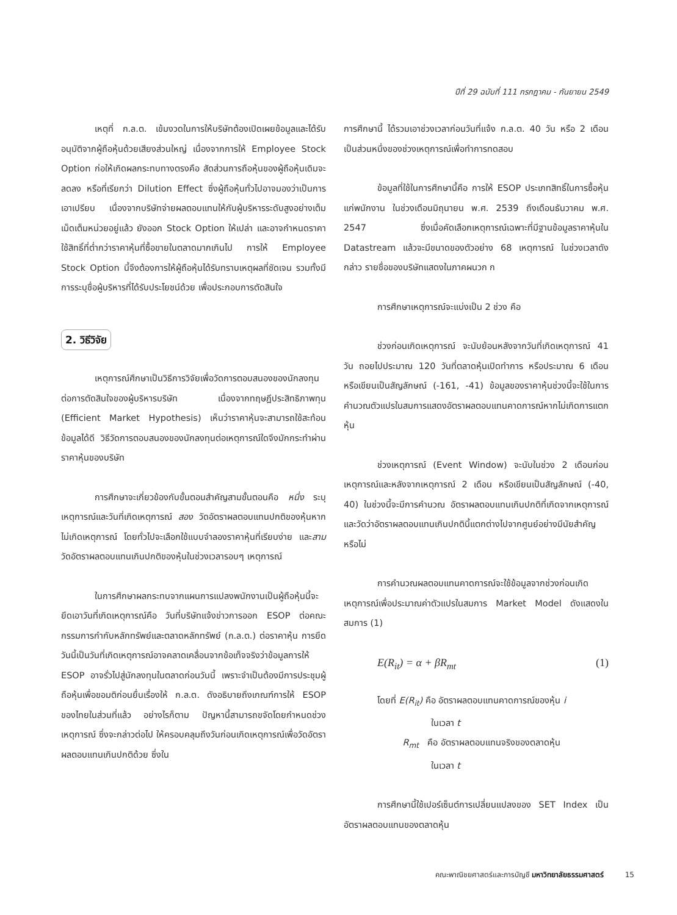ปีที่ 29 ฉบับที่ 111 กรกฎาคม - กันยายน 2549
เหตุที่ ก.ล.ต. เข้มงวดในการให้บริษัทต้องเปิดเผยข้อมูลและได้รับอนุมัติจากผู้ถือหุ้นด้วยเสียงส่วนใหญ่ เนื่องจากการให้ Employee Stock Option ก่อให้เกิดผลกระทบทางตรงคือ สัดส่วนการถือหุ้นของผู้ถือหุ้นเดิมจะลดลง หรือที่เรียกว่า Dilution Effect ซึ่งผู้ถือหุ้นทั่วไปอาจมองว่าเป็นการเอาเปรียบ เนื่องจากบริษัทจ่ายผลตอบแทนให้กับผู้บริหารระดับสูงอย่างเต็มเม็ดเต็มหน่วยอยู่แล้ว ยังออก Stock Option ให้เปล่า และอาจกำหนดราคาใช้สิทธิ์ที่ต่ำกว่าราคาหุ้นที่ซื้อขายในตลาดมากเกินไป การให้ Employee Stock Option นี้จึงต้องการให้ผู้ถือหุ้นได้รับทราบเหตุผลที่ชัดเจน รวมทั้งมีการระบุชื่อผู้บริหารที่ได้รับประโยชน์ด้วย เพื่อประกอบการตัดสินใจ
2. วิธีวิจัย
เหตุการณ์ศึกษาเป็นวิธีการวิจัยเพื่อวัดการตอบสนองของนักลงทุนต่อการตัดสินใจของผู้บริหารบริษัท เนื่องจากทฤษฎีประสิทธิภาพทุน (Efficient Market Hypothesis) เห็นว่าราคาหุ้นจะสามารถใช้สะท้อนข้อมูลได้ดี วิธีวัดการตอบสนองของนักลงทุนต่อเหตุการณ์ใดจึงมักกระทำผ่านราคาหุ้นของบริษัท
การศึกษาจะเกี่ยวข้องกับขั้นตอนสำคัญสามขั้นตอนคือ หนึ่ง ระบุเหตุการณ์และวันที่เกิดเหตุการณ์ สอง วัดอัตราผลตอบแทนปกติของหุ้นหากไม่เกิดเหตุการณ์ โดยทั่วไปจะเลือกใช้แบบจำลองราคาหุ้นที่เรียบง่าย และสาม วัดอัตราผลตอบแทนเกินปกติของหุ้นในช่วงเวลารอบๆ เหตุการณ์
ในการศึกษาผลกระทบจากแผนการแปลงพนักงานเป็นผู้ถือหุ้นนี้จะยึดเอาวันที่เกิดเหตุการณ์คือ วันที่บริษัทแจ้งข่าวการออก ESOP ต่อคณะกรรมการกำกับหลักทรัพย์และตลาดหลักทรัพย์ (ก.ล.ต.) ต่อราคาหุ้น การยึดวันนี้เป็นวันที่เกิดเหตุการณ์อาจคลาดเคลื่อนจากข้อเท็จจริงว่าข้อมูลการให้ ESOP อาจรั่วไปสู่นักลงทุนในตลาดก่อนวันนี้ เพราะจำเป็นต้องมีการประชุมผู้ถือหุ้นเพื่อขอมติก่อนยื่นเรื่องให้ ก.ล.ต. ดังอธิบายถึงเกณฑ์การให้ ESOP ของไทยในส่วนที่แล้ว อย่างไรก็ตาม ปัญหานี้สามารถขจัดโดยกำหนดช่วงเหตุการณ์ ซึ่งจะกล่าวต่อไป ให้ครอบคลุมถึงวันก่อนเกิดเหตุการณ์เพื่อวัดอัตราผลตอบแทนเกินปกติด้วย ซึ่งใน
การศึกษานี้ ได้รวมเอาช่วงเวลาก่อนวันที่แจ้ง ก.ล.ต. 40 วัน หรือ 2 เดือน เป็นส่วนหนึ่งของช่วงเหตุการณ์เพื่อทำการทดสอบ
ข้อมูลที่ใช้ในการศึกษานี้คือ การให้ ESOP ประเภทสิทธิ์ในการซื้อหุ้นแก่พนักงาน ในช่วงเดือนมิถุนายน พ.ศ. 2539 ถึงเดือนธันวาคม พ.ศ. 2547 ซึ่งเมื่อคัดเลือกเหตุการณ์เฉพาะที่มีฐานข้อมูลราคาหุ้นใน Datastream แล้วจะมีขนาดของตัวอย่าง 68 เหตุการณ์ ในช่วงเวลาดังกล่าว รายชื่อของบริษัทแสดงในภาคผนวก ก
การศึกษาเหตุการณ์จะแบ่งเป็น 2 ช่วง คือ
ช่วงก่อนเกิดเหตุการณ์ จะนับย้อนหลังจากวันที่เกิดเหตุการณ์ 41 วัน ถอยไปประมาณ 120 วันที่ตลาดหุ้นเปิดทำการ หรือประมาณ 6 เดือน หรือเขียนเป็นสัญลักษณ์ (-161, -41) ข้อมูลของราคาหุ้นช่วงนี้จะใช้ในการคำนวณตัวแปรในสมการแสดงอัตราผลตอบแทนคาดการณ์หากไม่เกิดการแตกหุ้น
ช่วงเหตุการณ์ (Event Window) จะนับในช่วง 2 เดือนก่อนเหตุการณ์และหลังจากเหตุการณ์ 2 เดือน หรือเขียนเป็นสัญลักษณ์ (-40, 40) ในช่วงนี้จะมีการคำนวณ อัตราผลตอบแทนเกินปกติที่เกิดจากเหตุการณ์ และวัดว่าอัตราผลตอบแทนเกินปกตินี้แตกต่างไปจากศูนย์อย่างมีนัยสำคัญหรือไม่
การคำนวณผลตอบแทนคาดการณ์จะใช้ข้อมูลจากช่วงก่อนเกิดเหตุการณ์เพื่อประมาณค่าตัวแปรในสมการ Market Model ดังแสดงในสมการ (1)
E(R<sub>it</sub>) = α + βR<sub>mt</sub> (1)
โดยที่ E(R<sub>it</sub>) คือ อัตราผลตอบแทนคาดการณ์ของหุ้น i
ในเวลา t
R<sub>mt</sub> คือ อัตราผลตอบแทนจริงของตลาดหุ้น
ในเวลา t
การศึกษานี้ใช้เปอร์เซ็นต์การเปลี่ยนแปลงของ SET Index เป็นอัตราผลตอบแทนของตลาดหุ้น
คณะพาณิชยศาสตร์และการบัญชี มหาวิทยาลัยธรรมศาสตร์ 15